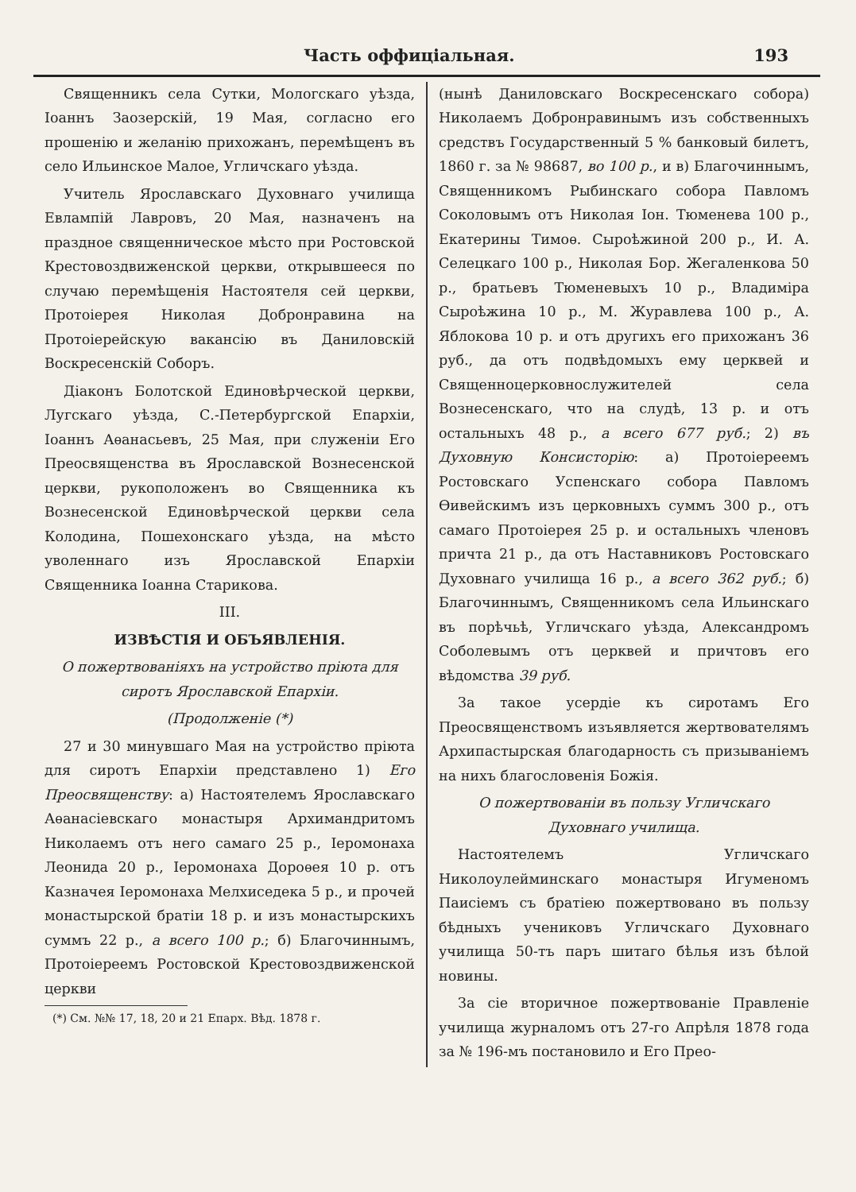Часть оффиціальная. 193
Священникъ села Сутки, Мологскаго уѣзда, Іоаннъ Заозерскій, 19 Мая, согласно его прошенію и желанію прихожанъ, перемѣщенъ въ село Ильинское Малое, Угличскаго уѣзда.
Учитель Ярославскаго Духовнаго училища Евлампій Лавровъ, 20 Мая, назначенъ на праздное священническое мѣсто при Ростовской Крестовоздвиженской церкви, открывшееся по случаю перемѣщенія Настоятеля сей церкви, Протоіерея Николая Добронравина на Протоіерейскую вакансію въ Даниловскій Воскресенскій Соборъ.
Діаконъ Болотской Единовѣрческой церкви, Лугскаго уѣзда, С.-Петербургской Епархіи, Іоаннъ Аѳанасьевъ, 25 Мая, при служеніи Его Преосвященства въ Ярославской Вознесенской церкви, рукоположенъ во Священника къ Вознесенской Единовѣрческой церкви села Колодина, Пошехонскаго уѣзда, на мѣсто уволеннаго изъ Ярославской Епархіи Священника Іоанна Старикова.
III.
ИЗВѢСТІЯ И ОБЪЯВЛЕНІЯ.
О пожертвованіяхъ на устройство пріюта для сиротъ Ярославской Епархіи.
(Продолженіе (*)
27 и 30 минувшаго Мая на устройство пріюта для сиротъ Епархіи представлено 1) Его Преосвященству: а) Настоятелемъ Ярославскаго Аѳанасіевскаго монастыря Архимандритомъ Николаемъ отъ него самаго 25 р., Іеромонаха Леонида 20 р., Іеромонаха Дороѳея 10 р. отъ Казначея Іеромонаха Мелхиседека 5 р., и прочей монастырской братіи 18 р. и изъ монастырскихъ суммъ 22 р., а всего 100 р.; б) Благочиннымъ, Протоіереемъ Ростовской Крестовоздвиженской церкви
(*) См. №№ 17, 18, 20 и 21 Епарх. Вѣд. 1878 г.
(нынѣ Даниловскаго Воскресенскаго собора) Николаемъ Добронравинымъ изъ собственныхъ средствъ Государственный 5 % банковый билетъ, 1860 г. за № 98687, во 100 р., и в) Благочиннымъ, Священникомъ Рыбинскаго собора Павломъ Соколовымъ отъ Николая Іон. Тюменева 100 р., Екатерины Тимоѳ. Сыроѣжиной 200 р., И. А. Селецкаго 100 р., Николая Бор. Жегаленкова 50 р., братьевъ Тюменевыхъ 10 р., Владиміра Сыроѣжина 10 р., М. Журавлева 100 р., А. Яблокова 10 р. и отъ другихъ его прихожанъ 36 руб., да отъ подвѣдомыхъ ему церквей и Священноцерковнослужителей села Вознесенскаго, что на слудѣ, 13 р. и отъ остальныхъ 48 р., а всего 677 руб.; 2) въ Духовную Консисторію: а) Протоіереемъ Ростовскаго Успенскаго собора Павломъ Ѳивейскимъ изъ церковныхъ суммъ 300 р., отъ самаго Протоіерея 25 р. и остальныхъ членовъ причта 21 р., да отъ Наставниковъ Ростовскаго Духовнаго училища 16 р., а всего 362 руб.; б) Благочиннымъ, Священникомъ села Ильинскаго въ порѣчьѣ, Угличскаго уѣзда, Александромъ Соболевымъ отъ церквей и причтовъ его вѣдомства 39 руб.
За такое усердіе къ сиротамъ Его Преосвященствомъ изъявляется жертвователямъ Архипастырская благодарность съ призываніемъ на нихъ благословенія Божія.
О пожертвованіи въ пользу Угличскаго Духовнаго училища.
Настоятелемъ Угличскаго Николоулейминскаго монастыря Игуменомъ Паисіемъ съ братіею пожертвовано въ пользу бѣдныхъ учениковъ Угличскаго Духовнаго училища 50-тъ паръ шитаго бѣлья изъ бѣлой новины.
За сіе вторичное пожертвованіе Правленіе училища журналомъ отъ 27-го Апрѣля 1878 года за № 196-мъ постановило и Его Прео-